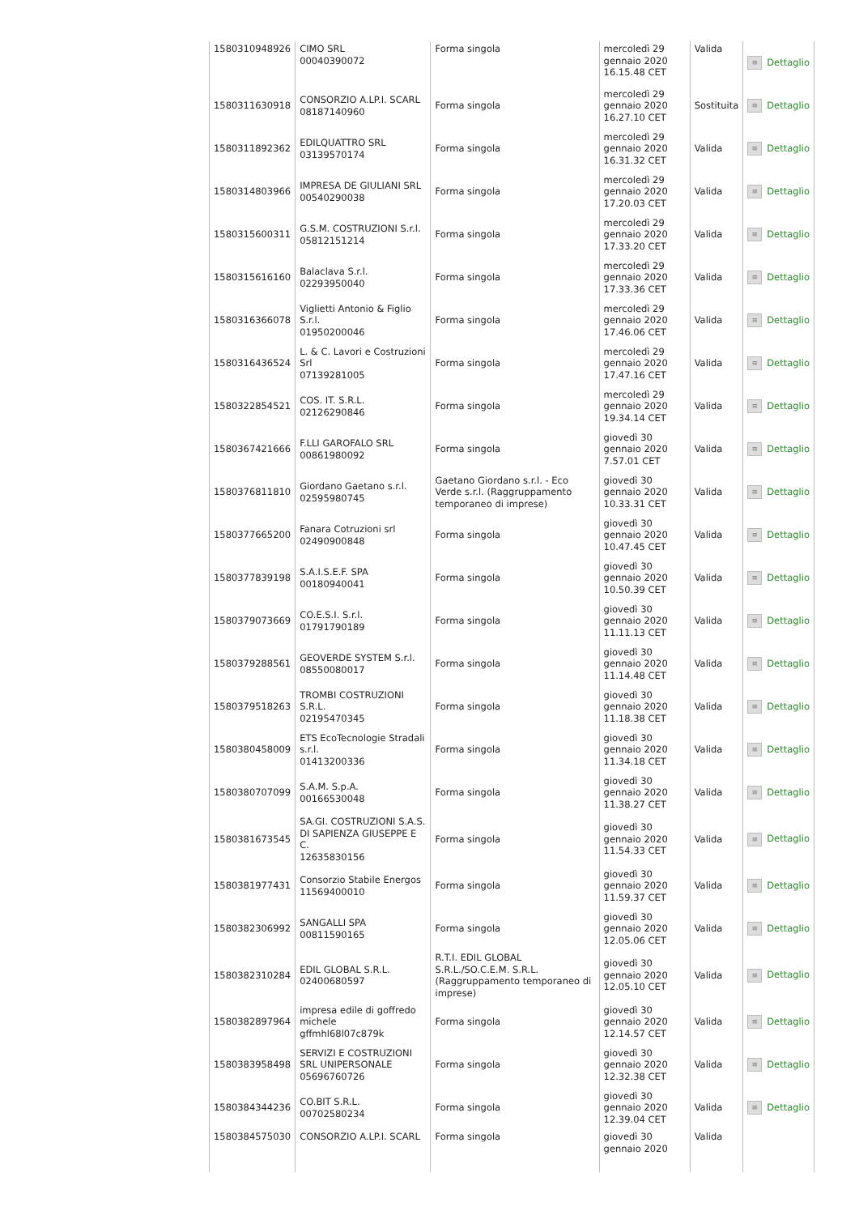| 1580310948926 | CIMO SRL 00040390072 | Forma singola | mercoledì 29 gennaio 2020 16.15.48 CET | Valida | ≡ Dettaglio |
| 1580311630918 | CONSORZIO A.LP.I. SCARL 08187140960 | Forma singola | mercoledì 29 gennaio 2020 16.27.10 CET | Sostituita | ≡ Dettaglio |
| 1580311892362 | EDILQUATTRO SRL 03139570174 | Forma singola | mercoledì 29 gennaio 2020 16.31.32 CET | Valida | ≡ Dettaglio |
| 1580314803966 | IMPRESA DE GIULIANI SRL 00540290038 | Forma singola | mercoledì 29 gennaio 2020 17.20.03 CET | Valida | ≡ Dettaglio |
| 1580315600311 | G.S.M. COSTRUZIONI S.r.l. 05812151214 | Forma singola | mercoledì 29 gennaio 2020 17.33.20 CET | Valida | ≡ Dettaglio |
| 1580315616160 | Balaclava S.r.l. 02293950040 | Forma singola | mercoledì 29 gennaio 2020 17.33.36 CET | Valida | ≡ Dettaglio |
| 1580316366078 | Viglietti Antonio & Figlio S.r.l. 01950200046 | Forma singola | mercoledì 29 gennaio 2020 17.46.06 CET | Valida | ≡ Dettaglio |
| 1580316436524 | L. & C. Lavori e Costruzioni Srl 07139281005 | Forma singola | mercoledì 29 gennaio 2020 17.47.16 CET | Valida | ≡ Dettaglio |
| 1580322854521 | COS. IT. S.R.L. 02126290846 | Forma singola | mercoledì 29 gennaio 2020 19.34.14 CET | Valida | ≡ Dettaglio |
| 1580367421666 | F.LLI GAROFALO SRL 00861980092 | Forma singola | giovedì 30 gennaio 2020 7.57.01 CET | Valida | ≡ Dettaglio |
| 1580376811810 | Giordano Gaetano s.r.l. 02595980745 | Gaetano Giordano s.r.l. - Eco Verde s.r.l. (Raggruppamento temporaneo di imprese) | giovedì 30 gennaio 2020 10.33.31 CET | Valida | ≡ Dettaglio |
| 1580377665200 | Fanara Cotruzioni srl 02490900848 | Forma singola | giovedì 30 gennaio 2020 10.47.45 CET | Valida | ≡ Dettaglio |
| 1580377839198 | S.A.I.S.E.F. SPA 00180940041 | Forma singola | giovedì 30 gennaio 2020 10.50.39 CET | Valida | ≡ Dettaglio |
| 1580379073669 | CO.E.S.I. S.r.l. 01791790189 | Forma singola | giovedì 30 gennaio 2020 11.11.13 CET | Valida | ≡ Dettaglio |
| 1580379288561 | GEOVERDE SYSTEM S.r.l. 08550080017 | Forma singola | giovedì 30 gennaio 2020 11.14.48 CET | Valida | ≡ Dettaglio |
| 1580379518263 | TROMBI COSTRUZIONI S.R.L. 02195470345 | Forma singola | giovedì 30 gennaio 2020 11.18.38 CET | Valida | ≡ Dettaglio |
| 1580380458009 | ETS EcoTecnologie Stradali s.r.l. 01413200336 | Forma singola | giovedì 30 gennaio 2020 11.34.18 CET | Valida | ≡ Dettaglio |
| 1580380707099 | S.A.M. S.p.A. 00166530048 | Forma singola | giovedì 30 gennaio 2020 11.38.27 CET | Valida | ≡ Dettaglio |
| 1580381673545 | SA.GI. COSTRUZIONI S.A.S. DI SAPIENZA GIUSEPPE E C. 12635830156 | Forma singola | giovedì 30 gennaio 2020 11.54.33 CET | Valida | ≡ Dettaglio |
| 1580381977431 | Consorzio Stabile Energos 11569400010 | Forma singola | giovedì 30 gennaio 2020 11.59.37 CET | Valida | ≡ Dettaglio |
| 1580382306992 | SANGALLI SPA 00811590165 | Forma singola | giovedì 30 gennaio 2020 12.05.06 CET | Valida | ≡ Dettaglio |
| 1580382310284 | EDIL GLOBAL S.R.L. 02400680597 | R.T.I. EDIL GLOBAL S.R.L./SO.C.E.M. S.R.L.(Raggruppamento temporaneo di imprese) | giovedì 30 gennaio 2020 12.05.10 CET | Valida | ≡ Dettaglio |
| 1580382897964 | impresa edile di goffredo michele gffmhl68l07c879k | Forma singola | giovedì 30 gennaio 2020 12.14.57 CET | Valida | ≡ Dettaglio |
| 1580383958498 | SERVIZI E COSTRUZIONI SRL UNIPERSONALE 05696760726 | Forma singola | giovedì 30 gennaio 2020 12.32.38 CET | Valida | ≡ Dettaglio |
| 1580384344236 | CO.BIT S.R.L. 00702580234 | Forma singola | giovedì 30 gennaio 2020 12.39.04 CET | Valida | ≡ Dettaglio |
| 1580384575030 | CONSORZIO A.LP.I. SCARL | Forma singola | giovedì 30 gennaio 2020 | Valida | |